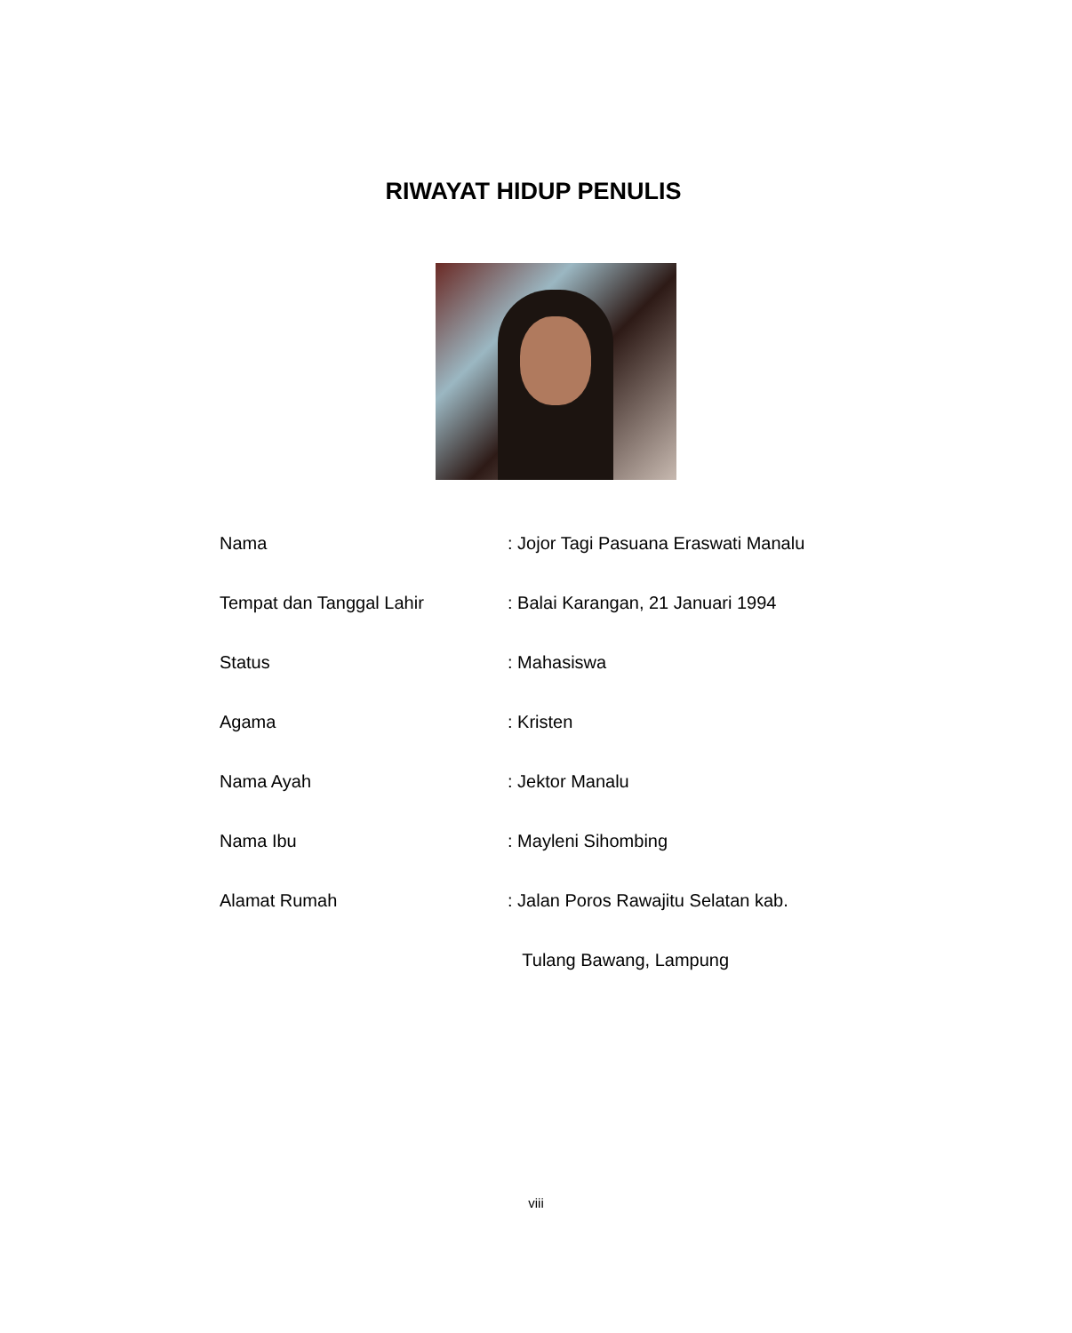RIWAYAT HIDUP PENULIS
| Nama | : Jojor Tagi Pasuana Eraswati Manalu |
| Tempat dan Tanggal Lahir | : Balai Karangan, 21 Januari 1994 |
| Status | : Mahasiswa |
| Agama | : Kristen |
| Nama Ayah | : Jektor Manalu |
| Nama Ibu | : Mayleni Sihombing |
| Alamat Rumah | : Jalan Poros Rawajitu Selatan kab. |
| | Tulang Bawang, Lampung |
viii